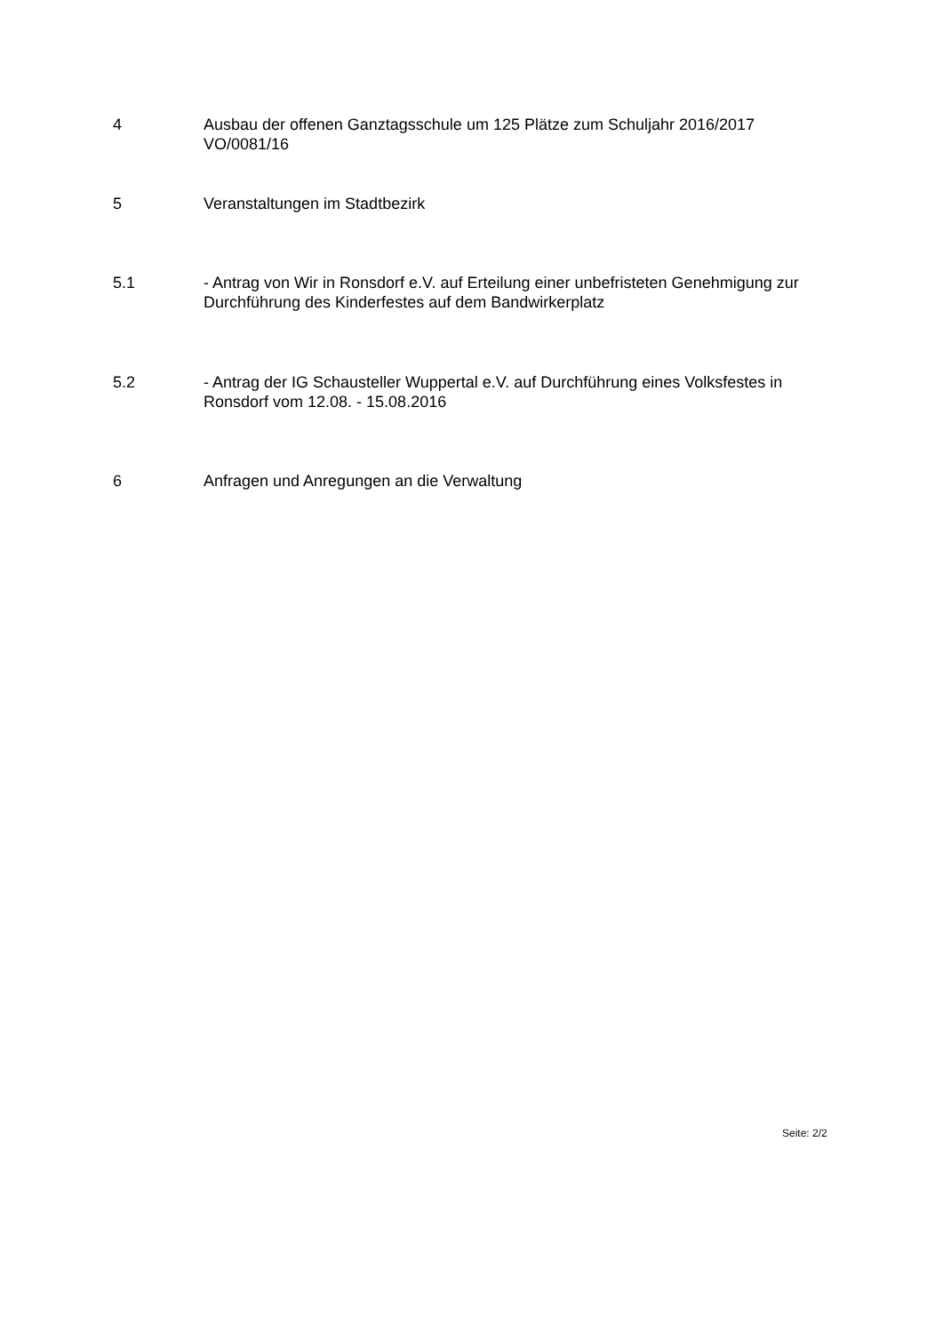4 Ausbau der offenen Ganztagsschule um 125 Plätze zum Schuljahr 2016/2017
VO/0081/16
5 Veranstaltungen im Stadtbezirk
5.1 - Antrag von Wir in Ronsdorf e.V. auf Erteilung einer unbefristeten Genehmigung zur Durchführung des Kinderfestes auf dem Bandwirkerplatz
5.2 - Antrag der IG Schausteller Wuppertal e.V. auf Durchführung eines Volksfestes in Ronsdorf vom 12.08. - 15.08.2016
6 Anfragen und Anregungen an die Verwaltung
Seite: 2/2